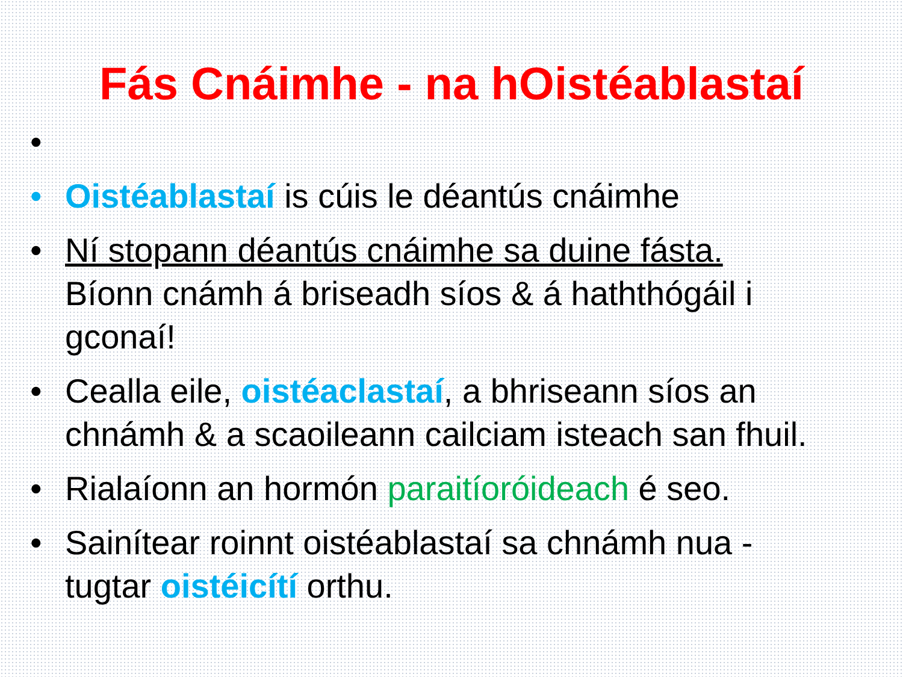Fás Cnáimhe - na hOistéablastaí
•
• Oistéablastaí is cúis le déantús cnáimhe
• Ní stopann déantús cnáimhe sa duine fásta. Bíonn cnámh á briseadh síos & á haththógáil i gconaí!
• Cealla eile, oistéaclastaí, a bhriseann síos an chnámh & a scaoileann cailciam isteach san fhuil.
• Rialaíonn an hormón paraitíoróideach é seo.
• Sainítear roinnt oistéablastaí sa chnámh nua - tugtar oistéicítí orthu.